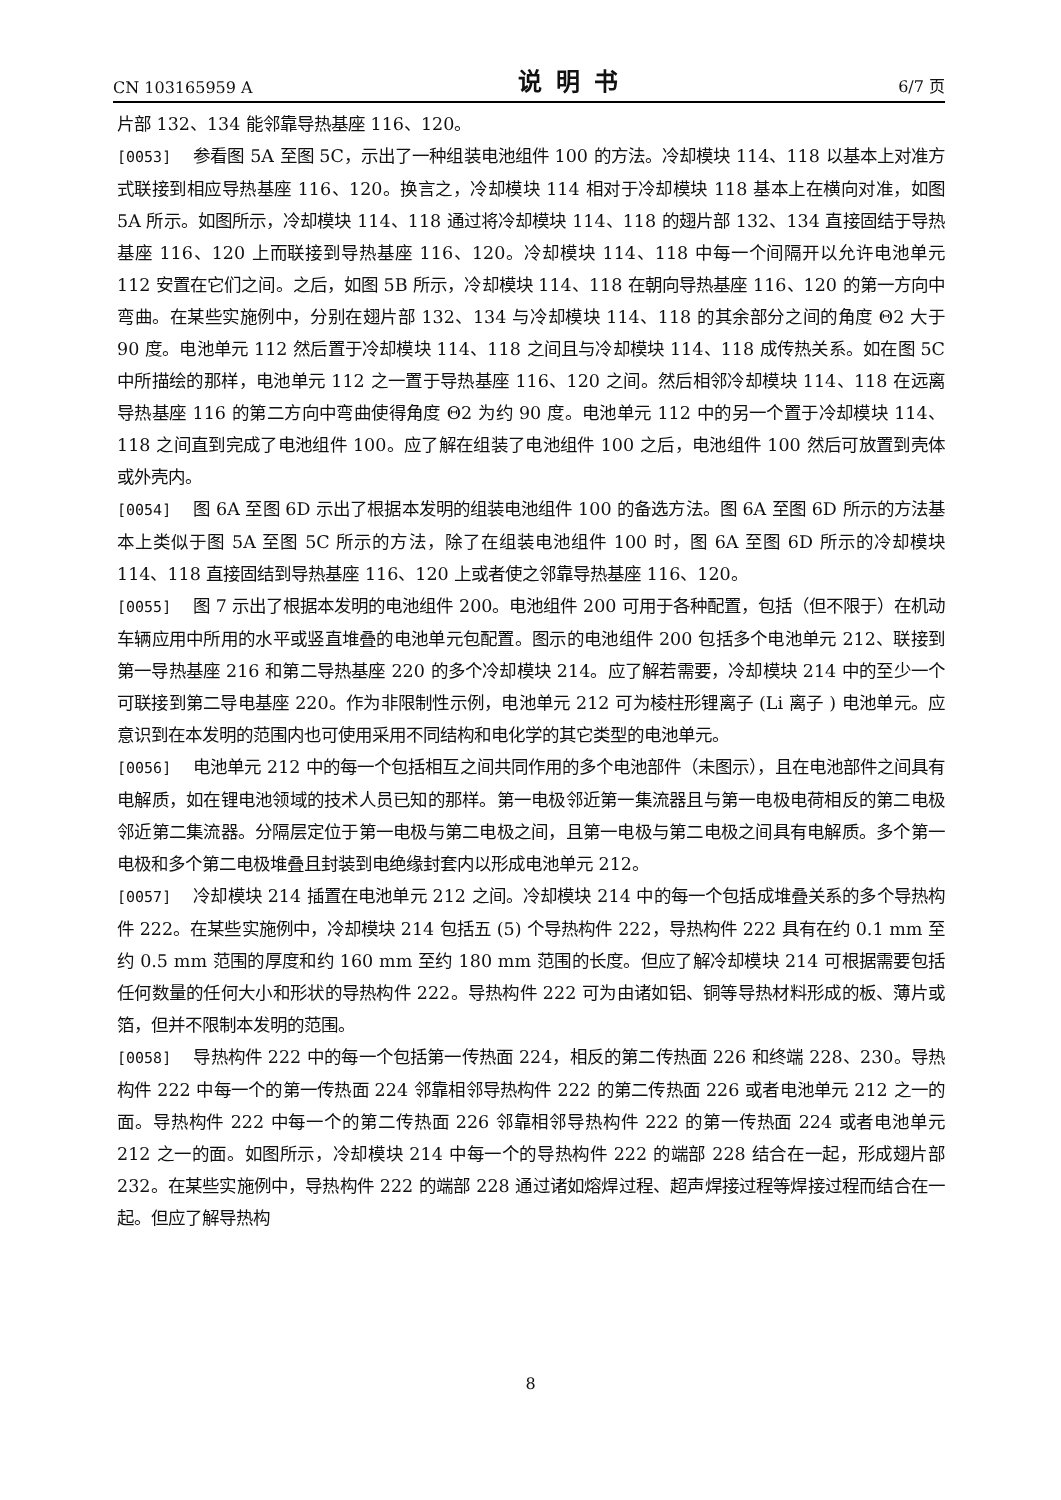CN 103165959 A 说明书 6/7 页
片部 132、134 能邻靠导热基座 116、120。
[0053] 参看图 5A 至图 5C，示出了一种组装电池组件 100 的方法。冷却模块 114、118 以基本上对准方式联接到相应导热基座 116、120。换言之，冷却模块 114 相对于冷却模块 118 基本上在横向对准，如图 5A 所示。如图所示，冷却模块 114、118 通过将冷却模块 114、118 的翅片部 132、134 直接固结于导热基座 116、120 上而联接到导热基座 116、120。冷却模块 114、118 中每一个间隔开以允许电池单元 112 安置在它们之间。之后，如图 5B 所示，冷却模块 114、118 在朝向导热基座 116、120 的第一方向中弯曲。在某些实施例中，分别在翅片部 132、134 与冷却模块 114、118 的其余部分之间的角度 Θ2 大于 90 度。电池单元 112 然后置于冷却模块 114、118 之间且与冷却模块 114、118 成传热关系。如在图 5C 中所描绘的那样，电池单元 112 之一置于导热基座 116、120 之间。然后相邻冷却模块 114、118 在远离导热基座 116 的第二方向中弯曲使得角度 Θ2 为约 90 度。电池单元 112 中的另一个置于冷却模块 114、118 之间直到完成了电池组件 100。应了解在组装了电池组件 100 之后，电池组件 100 然后可放置到壳体或外壳内。
[0054] 图 6A 至图 6D 示出了根据本发明的组装电池组件 100 的备选方法。图 6A 至图 6D 所示的方法基本上类似于图 5A 至图 5C 所示的方法，除了在组装电池组件 100 时，图 6A 至图 6D 所示的冷却模块 114、118 直接固结到导热基座 116、120 上或者使之邻靠导热基座 116、120。
[0055] 图 7 示出了根据本发明的电池组件 200。电池组件 200 可用于各种配置，包括（但不限于）在机动车辆应用中所用的水平或竖直堆叠的电池单元包配置。图示的电池组件 200 包括多个电池单元 212、联接到第一导热基座 216 和第二导热基座 220 的多个冷却模块 214。应了解若需要，冷却模块 214 中的至少一个可联接到第二导电基座 220。作为非限制性示例，电池单元 212 可为棱柱形锂离子 (Li 离子 ) 电池单元。应意识到在本发明的范围内也可使用采用不同结构和电化学的其它类型的电池单元。
[0056] 电池单元 212 中的每一个包括相互之间共同作用的多个电池部件（未图示），且在电池部件之间具有电解质，如在锂电池领域的技术人员已知的那样。第一电极邻近第一集流器且与第一电极电荷相反的第二电极邻近第二集流器。分隔层定位于第一电极与第二电极之间，且第一电极与第二电极之间具有电解质。多个第一电极和多个第二电极堆叠且封装到电绝缘封套内以形成电池单元 212。
[0057] 冷却模块 214 插置在电池单元 212 之间。冷却模块 214 中的每一个包括成堆叠关系的多个导热构件 222。在某些实施例中，冷却模块 214 包括五 (5) 个导热构件 222，导热构件 222 具有在约 0.1 mm 至约 0.5 mm 范围的厚度和约 160 mm 至约 180 mm 范围的长度。但应了解冷却模块 214 可根据需要包括任何数量的任何大小和形状的导热构件 222。导热构件 222 可为由诸如铝、铜等导热材料形成的板、薄片或箔，但并不限制本发明的范围。
[0058] 导热构件 222 中的每一个包括第一传热面 224，相反的第二传热面 226 和终端 228、230。导热构件 222 中每一个的第一传热面 224 邻靠相邻导热构件 222 的第二传热面 226 或者电池单元 212 之一的面。导热构件 222 中每一个的第二传热面 226 邻靠相邻导热构件 222 的第一传热面 224 或者电池单元 212 之一的面。如图所示，冷却模块 214 中每一个的导热构件 222 的端部 228 结合在一起，形成翅片部 232。在某些实施例中，导热构件 222 的端部 228 通过诸如熔焊过程、超声焊接过程等焊接过程而结合在一起。但应了解导热构
8